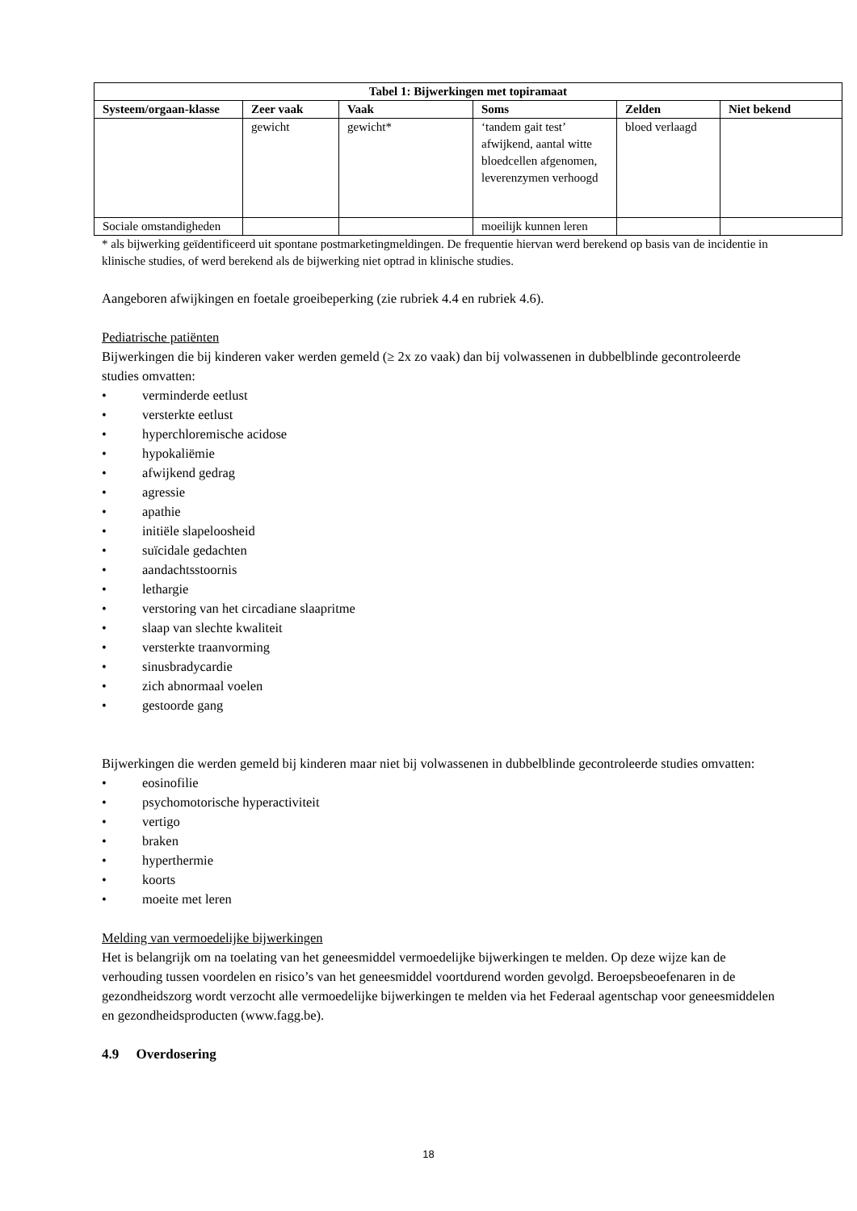| Tabel 1: Bijwerkingen met topiramaat | | | | | |
| --- | --- | --- | --- | --- | --- |
| Systeem/orgaan-klasse | Zeer vaak | Vaak | Soms | Zelden | Niet bekend |
| | gewicht | gewicht* | ‘tandem gait test’ afwijkend, aantal witte bloedcellen afgenomen, leverenzymen verhoogd | bloed verlaagd | |
| Sociale omstandigheden | | | moeilijk kunnen leren | | |
* als bijwerking geïdentificeerd uit spontane postmarketingmeldingen. De frequentie hiervan werd berekend op basis van de incidentie in klinische studies, of werd berekend als de bijwerking niet optrad in klinische studies.
Aangeboren afwijkingen en foetale groeibeperking (zie rubriek 4.4 en rubriek 4.6).
Pediatrische patiënten
Bijwerkingen die bij kinderen vaker werden gemeld (≥ 2x zo vaak) dan bij volwassenen in dubbelblinde gecontroleerde studies omvatten:
• verminderde eetlust
• versterkte eetlust
• hyperchloremische acidose
• hypokaliëmie
• afwijkend gedrag
• agressie
• apathie
• initiële slapeloosheid
• suïcidale gedachten
• aandachtsstoornis
• lethargie
• verstoring van het circadiane slaapritme
• slaap van slechte kwaliteit
• versterkte traanvorming
• sinusbradycardie
• zich abnormaal voelen
• gestoorde gang
Bijwerkingen die werden gemeld bij kinderen maar niet bij volwassenen in dubbelblinde gecontroleerde studies omvatten:
• eosinofilie
• psychomotorische hyperactiviteit
• vertigo
• braken
• hyperthermie
• koorts
• moeite met leren
Melding van vermoedelijke bijwerkingen
Het is belangrijk om na toelating van het geneesmiddel vermoedelijke bijwerkingen te melden. Op deze wijze kan de verhouding tussen voordelen en risico’s van het geneesmiddel voortdurend worden gevolgd. Beroepsbeoefenaren in de gezondheidszorg wordt verzocht alle vermoedelijke bijwerkingen te melden via het Federaal agentschap voor geneesmiddelen en gezondheidsproducten (www.fagg.be).
4.9 Overdosering
18